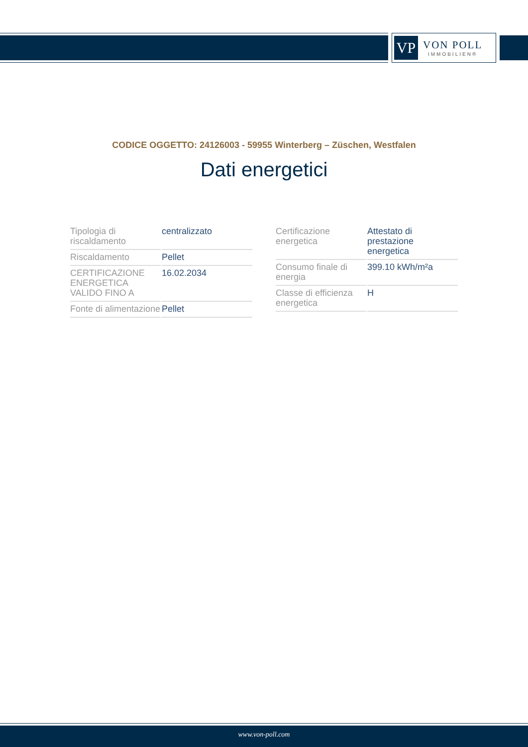VP
VON POLL
IMMOBILIEN®
CODICE OGGETTO: 24126003 - 59955 Winterberg – Züschen, Westfalen
Dati energetici
| Tipologia di riscaldamento | centralizzato |
| Riscaldamento | Pellet |
| CERTIFICAZIONE ENERGETICA VALIDO FINO A | 16.02.2034 |
| Fonte di alimentazione | Pellet |
| Certificazione energetica | Attestato di prestazione energetica |
| Consumo finale di energia | 399.10 kWh/m²a |
| Classe di efficienza energetica | H |
www.von-poll.com